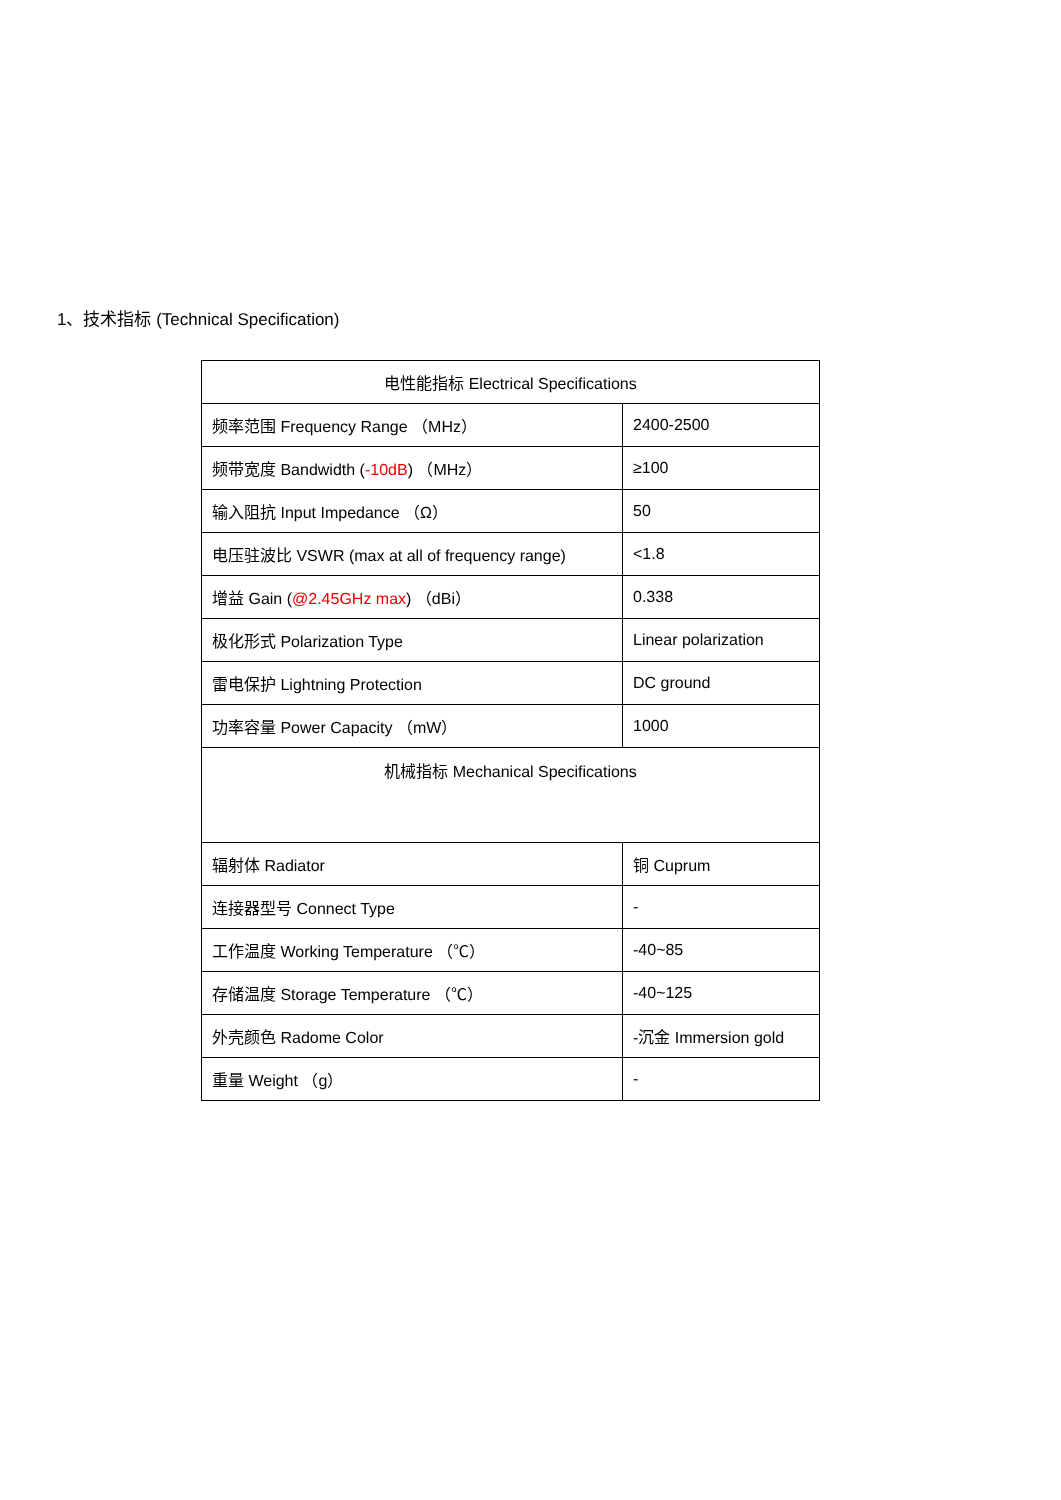1、技术指标 (Technical Specification)
| 电性能指标 Electrical Specifications | |
| 频率范围 Frequency Range （MHz） | 2400-2500 |
| 频带宽度 Bandwidth ( -10dB ) （MHz） | ≥100 |
| 输入阻抗 Input Impedance （Ω） | 50 |
| 电压驻波比 VSWR (max at all of frequency range) | <1.8 |
| 增益 Gain ( @2.45GHz max ) （dBi） | 0.338 |
| 极化形式 Polarization Type | Linear polarization |
| 雷电保护 Lightning Protection | DC ground |
| 功率容量 Power Capacity （mW） | 1000 |
| 机械指标 Mechanical Specifications | |
| 辐射体 Radiator | 铜 Cuprum |
| 连接器型号 Connect Type | - |
| 工作温度 Working Temperature （℃） | -40~85 |
| 存储温度 Storage Temperature （℃） | -40~125 |
| 外壳颜色 Radome Color | -沉金 Immersion gold |
| 重量 Weight （g） | - |